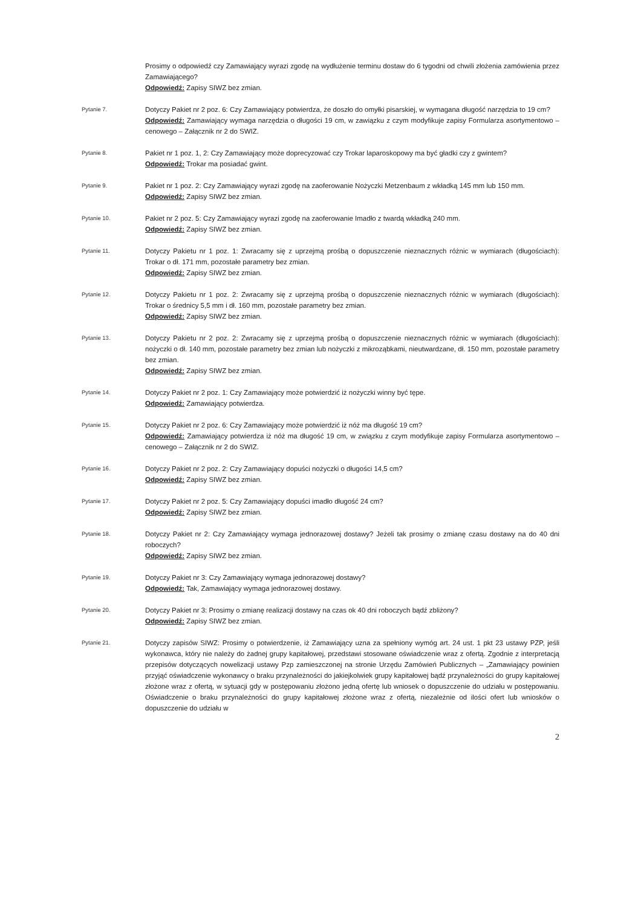Prosimy o odpowiedź czy Zamawiający wyrazi zgodę na wydłużenie terminu dostaw do 6 tygodni od chwili złożenia zamówienia przez Zamawiającego?
Odpowiedź: Zapisy SIWZ bez zmian.
Pytanie 7.
Dotyczy Pakiet nr 2 poz. 6: Czy Zamawiający potwierdza, że doszło do omyłki pisarskiej, w wymagana długość narzędzia to 19 cm?
Odpowiedź: Zamawiający wymaga narzędzia o długości 19 cm, w zawiązku z czym modyfikuje zapisy Formularza asortymentowo – cenowego – Załącznik nr 2 do SWIZ.
Pytanie 8.
Pakiet nr 1 poz. 1, 2: Czy Zamawiający może doprecyzować czy Trokar laparoskopowy ma być gładki czy z gwintem?
Odpowiedź: Trokar ma posiadać gwint.
Pytanie 9.
Pakiet nr 1 poz. 2: Czy Zamawiający wyrazi zgodę na zaoferowanie Nożyczki Metzenbaum z wkładką 145 mm lub 150 mm.
Odpowiedź: Zapisy SIWZ bez zmian.
Pytanie 10.
Pakiet nr 2 poz. 5: Czy Zamawiający wyrazi zgodę na zaoferowanie Imadło z twardą wkładką 240 mm.
Odpowiedź: Zapisy SIWZ bez zmian.
Pytanie 11.
Dotyczy Pakietu nr 1 poz. 1: Zwracamy się z uprzejmą prośbą o dopuszczenie nieznacznych różnic w wymiarach (długościach): Trokar o dł. 171 mm, pozostałe parametry bez zmian.
Odpowiedź: Zapisy SIWZ bez zmian.
Pytanie 12.
Dotyczy Pakietu nr 1 poz. 2: Zwracamy się z uprzejmą prośbą o dopuszczenie nieznacznych różnic w wymiarach (długościach): Trokar o średnicy 5,5 mm i dł. 160 mm, pozostałe parametry bez zmian.
Odpowiedź: Zapisy SIWZ bez zmian.
Pytanie 13.
Dotyczy Pakietu nr 2 poz. 2: Zwracamy się z uprzejmą prośbą o dopuszczenie nieznacznych różnic w wymiarach (długościach): nożyczki o dł. 140 mm, pozostałe parametry bez zmian lub nożyczki z mikroząbkami, nieutwardzane, dł. 150 mm, pozostałe parametry bez zmian.
Odpowiedź: Zapisy SIWZ bez zmian.
Pytanie 14.
Dotyczy Pakiet nr 2 poz. 1: Czy Zamawiający może potwierdzić iż nożyczki winny być tępe.
Odpowiedź: Zamawiający potwierdza.
Pytanie 15.
Dotyczy Pakiet nr 2 poz. 6: Czy Zamawiający może potwierdzić iż nóż ma długość 19 cm?
Odpowiedź: Zamawiający potwierdza iż nóż ma długość 19 cm, w związku z czym modyfikuje zapisy Formularza asortymentowo – cenowego – Załącznik nr 2 do SWIZ.
Pytanie 16.
Dotyczy Pakiet nr 2 poz. 2: Czy Zamawiający dopuści nożyczki o długości 14,5 cm?
Odpowiedź: Zapisy SIWZ bez zmian.
Pytanie 17.
Dotyczy Pakiet nr 2 poz. 5: Czy Zamawiający dopuści imadło długość 24 cm?
Odpowiedź: Zapisy SIWZ bez zmian.
Pytanie 18.
Dotyczy Pakiet nr 2: Czy Zamawiający wymaga jednorazowej dostawy? Jeżeli tak prosimy o zmianę czasu dostawy na do 40 dni roboczych?
Odpowiedź: Zapisy SIWZ bez zmian.
Pytanie 19.
Dotyczy Pakiet nr 3: Czy Zamawiający wymaga jednorazowej dostawy?
Odpowiedź: Tak, Zamawiający wymaga jednorazowej dostawy.
Pytanie 20.
Dotyczy Pakiet nr 3: Prosimy o zmianę realizacji dostawy na czas ok 40 dni roboczych bądź zbliżony?
Odpowiedź: Zapisy SIWZ bez zmian.
Pytanie 21.
Dotyczy zapisów SIWZ: Prosimy o potwierdzenie, iż Zamawiający uzna za spełniony wymóg art. 24 ust. 1 pkt 23 ustawy PZP, jeśli wykonawca, który nie należy do żadnej grupy kapitałowej, przedstawi stosowane oświadczenie wraz z ofertą. Zgodnie z interpretacją przepisów dotyczących nowelizacji ustawy Pzp zamieszczonej na stronie Urzędu Zamówień Publicznych – „Zamawiający powinien przyjąć oświadczenie wykonawcy o braku przynależności do jakiejkolwiek grupy kapitałowej bądź przynależności do grupy kapitałowej złożone wraz z ofertą, w sytuacji gdy w postępowaniu złożono jedną ofertę lub wniosek o dopuszczenie do udziału w postępowaniu. Oświadczenie o braku przynależności do grupy kapitałowej złożone wraz z ofertą, niezależnie od ilości ofert lub wniosków o dopuszczenie do udziału w
2